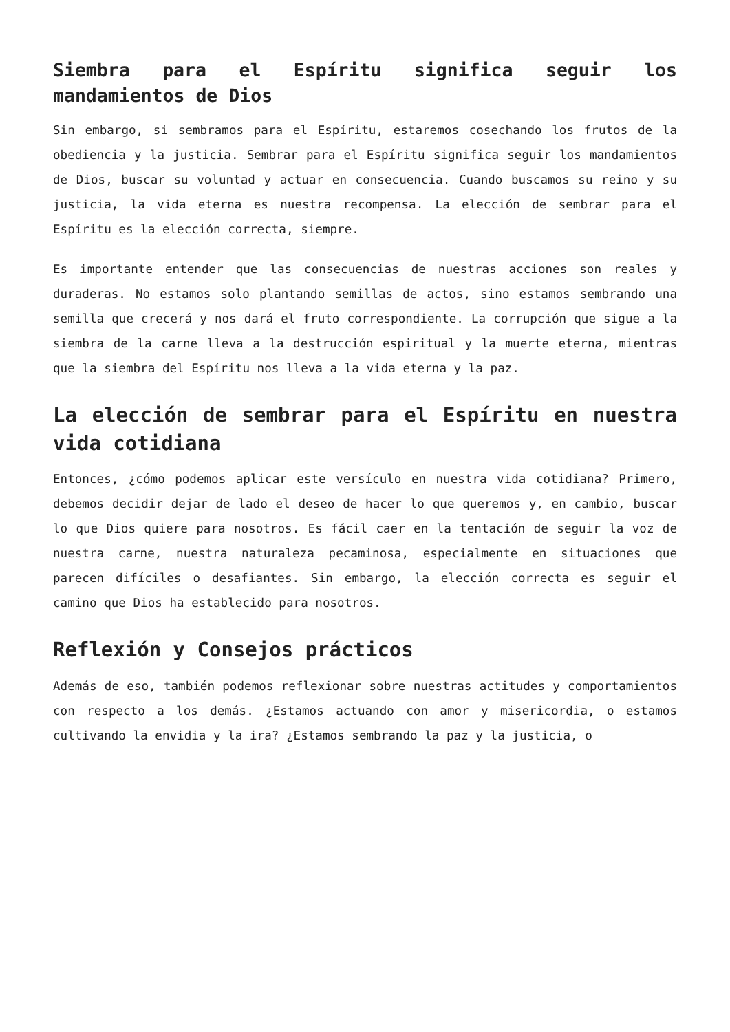Siembra para el Espíritu significa seguir los mandamientos de Dios
Sin embargo, si sembramos para el Espíritu, estaremos cosechando los frutos de la obediencia y la justicia. Sembrar para el Espíritu significa seguir los mandamientos de Dios, buscar su voluntad y actuar en consecuencia. Cuando buscamos su reino y su justicia, la vida eterna es nuestra recompensa. La elección de sembrar para el Espíritu es la elección correcta, siempre.
Es importante entender que las consecuencias de nuestras acciones son reales y duraderas. No estamos solo plantando semillas de actos, sino estamos sembrando una semilla que crecerá y nos dará el fruto correspondiente. La corrupción que sigue a la siembra de la carne lleva a la destrucción espiritual y la muerte eterna, mientras que la siembra del Espíritu nos lleva a la vida eterna y la paz.
La elección de sembrar para el Espíritu en nuestra vida cotidiana
Entonces, ¿cómo podemos aplicar este versículo en nuestra vida cotidiana? Primero, debemos decidir dejar de lado el deseo de hacer lo que queremos y, en cambio, buscar lo que Dios quiere para nosotros. Es fácil caer en la tentación de seguir la voz de nuestra carne, nuestra naturaleza pecaminosa, especialmente en situaciones que parecen difíciles o desafiantes. Sin embargo, la elección correcta es seguir el camino que Dios ha establecido para nosotros.
Reflexión y Consejos prácticos
Además de eso, también podemos reflexionar sobre nuestras actitudes y comportamientos con respecto a los demás. ¿Estamos actuando con amor y misericordia, o estamos cultivando la envidia y la ira? ¿Estamos sembrando la paz y la justicia, o